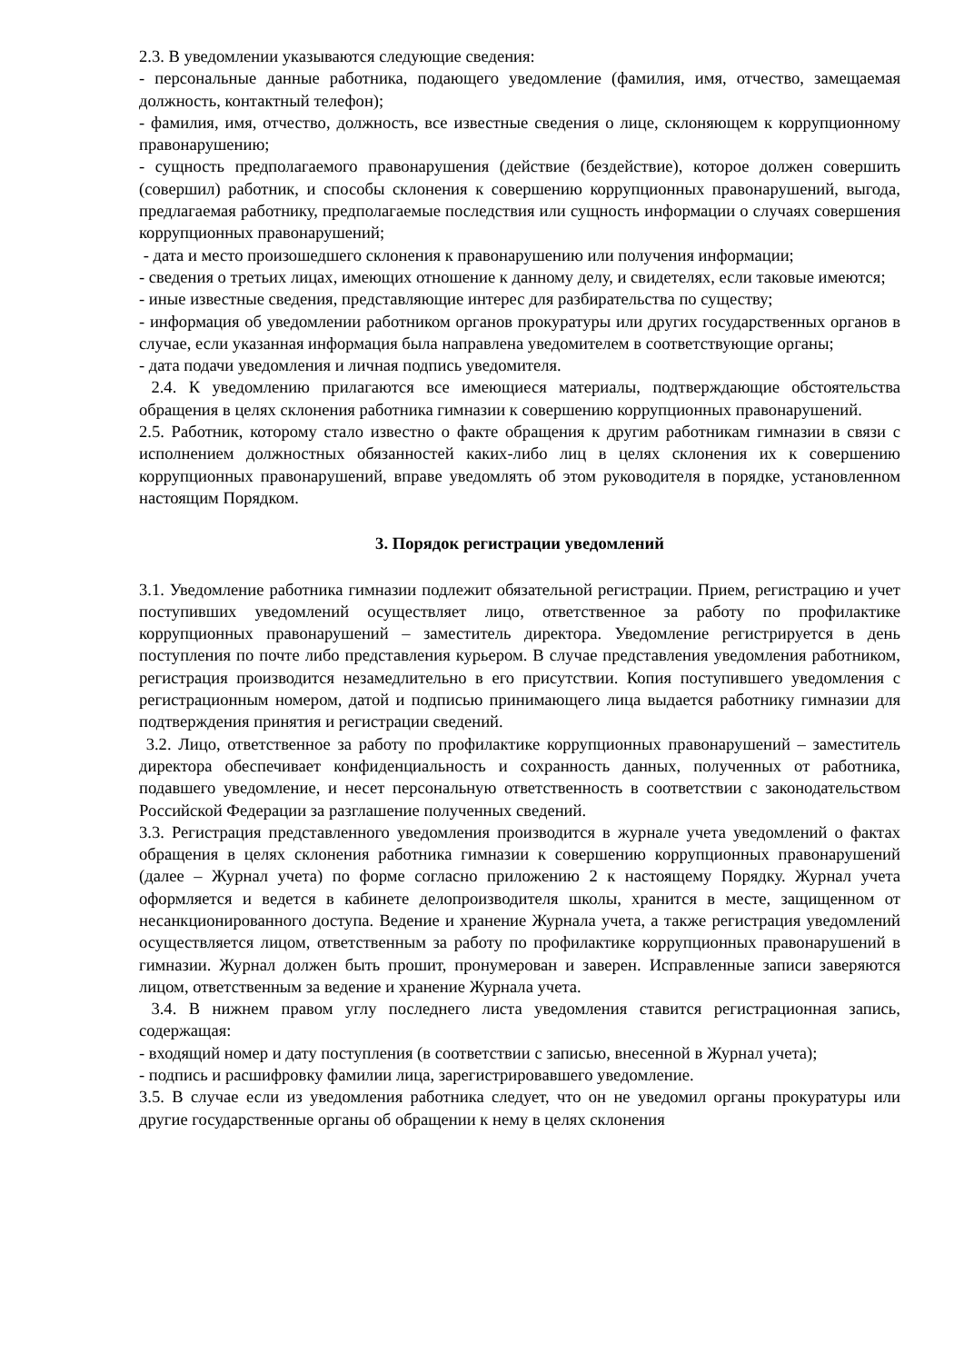2.3. В уведомлении указываются следующие сведения:
- персональные данные работника, подающего уведомление (фамилия, имя, отчество, замещаемая должность, контактный телефон);
- фамилия, имя, отчество, должность, все известные сведения о лице, склоняющем к коррупционному правонарушению;
- сущность предполагаемого правонарушения (действие (бездействие), которое должен совершить (совершил) работник, и способы склонения к совершению коррупционных правонарушений, выгода, предлагаемая работнику, предполагаемые последствия или сущность информации о случаях совершения коррупционных правонарушений;
- дата и место произошедшего склонения к правонарушению или получения информации;
- сведения о третьих лицах, имеющих отношение к данному делу, и свидетелях, если таковые имеются;
- иные известные сведения, представляющие интерес для разбирательства по существу;
- информация об уведомлении работником органов прокуратуры или других государственных органов в случае, если указанная информация была направлена уведомителем в соответствующие органы;
- дата подачи уведомления и личная подпись уведомителя.
2.4. К уведомлению прилагаются все имеющиеся материалы, подтверждающие обстоятельства обращения в целях склонения работника гимназии к совершению коррупционных правонарушений.
2.5. Работник, которому стало известно о факте обращения к другим работникам гимназии в связи с исполнением должностных обязанностей каких-либо лиц в целях склонения их к совершению коррупционных правонарушений, вправе уведомлять об этом руководителя в порядке, установленном настоящим Порядком.
3. Порядок регистрации уведомлений
3.1. Уведомление работника гимназии подлежит обязательной регистрации. Прием, регистрацию и учет поступивших уведомлений осуществляет лицо, ответственное за работу по профилактике коррупционных правонарушений – заместитель директора. Уведомление регистрируется в день поступления по почте либо представления курьером. В случае представления уведомления работником, регистрация производится незамедлительно в его присутствии. Копия поступившего уведомления с регистрационным номером, датой и подписью принимающего лица выдается работнику гимназии для подтверждения принятия и регистрации сведений.
3.2. Лицо, ответственное за работу по профилактике коррупционных правонарушений – заместитель директора обеспечивает конфиденциальность и сохранность данных, полученных от работника, подавшего уведомление, и несет персональную ответственность в соответствии с законодательством Российской Федерации за разглашение полученных сведений.
3.3. Регистрация представленного уведомления производится в журнале учета уведомлений о фактах обращения в целях склонения работника гимназии к совершению коррупционных правонарушений (далее – Журнал учета) по форме согласно приложению 2 к настоящему Порядку. Журнал учета оформляется и ведется в кабинете делопроизводителя школы, хранится в месте, защищенном от несанкционированного доступа. Ведение и хранение Журнала учета, а также регистрация уведомлений осуществляется лицом, ответственным за работу по профилактике коррупционных правонарушений в гимназии. Журнал должен быть прошит, пронумерован и заверен. Исправленные записи заверяются лицом, ответственным за ведение и хранение Журнала учета.
3.4. В нижнем правом углу последнего листа уведомления ставится регистрационная запись, содержащая:
- входящий номер и дату поступления (в соответствии с записью, внесенной в Журнал учета);
- подпись и расшифровку фамилии лица, зарегистрировавшего уведомление.
3.5. В случае если из уведомления работника следует, что он не уведомил органы прокуратуры или другие государственные органы об обращении к нему в целях склонения